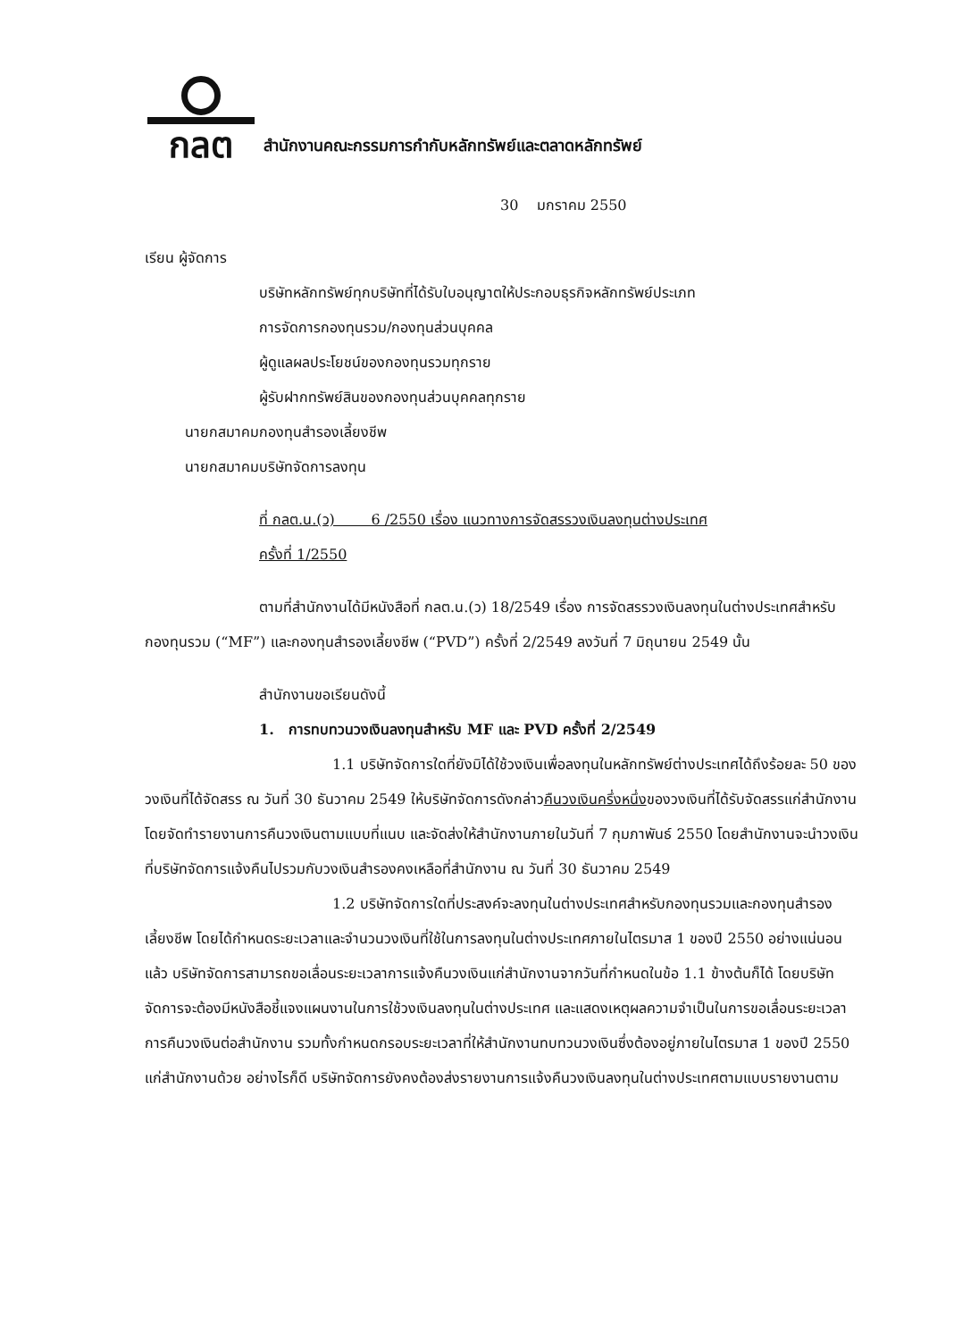กลต
สำนักงานคณะกรรมการกำกับหลักทรัพย์และตลาดหลักทรัพย์
30 มกราคม 2550
เรียน ผู้จัดการ
บริษัทหลักทรัพย์ทุกบริษัทที่ได้รับใบอนุญาตให้ประกอบธุรกิจหลักทรัพย์ประเภท
การจัดการกองทุนรวม/กองทุนส่วนบุคคล
ผู้ดูแลผลประโยชน์ของกองทุนรวมทุกราย
ผู้รับฝากทรัพย์สินของกองทุนส่วนบุคคลทุกราย
นายกสมาคมกองทุนสำรองเลี้ยงชีพ
นายกสมาคมบริษัทจัดการลงทุน
ที่ กลต.น.(ว) 6 /2550 เรื่อง แนวทางการจัดสรรวงเงินลงทุนต่างประเทศ
ครั้งที่ 1/2550
ตามที่สำนักงานได้มีหนังสือที่ กลต.น.(ว) 18/2549 เรื่อง การจัดสรรวงเงินลงทุนในต่างประเทศสำหรับกองทุนรวม (“MF”) และกองทุนสำรองเลี้ยงชีพ (“PVD”) ครั้งที่ 2/2549 ลงวันที่ 7 มิถุนายน 2549 นั้น
สำนักงานขอเรียนดังนี้
1. การทบทวนวงเงินลงทุนสำหรับ MF และ PVD ครั้งที่ 2/2549
1.1 บริษัทจัดการใดที่ยังมิได้ใช้วงเงินเพื่อลงทุนในหลักทรัพย์ต่างประเทศได้ถึงร้อยละ 50 ของวงเงินที่ได้จัดสรร ณ วันที่ 30 ธันวาคม 2549 ให้บริษัทจัดการดังกล่าวคืนวงเงินครึ่งหนึ่งของวงเงินที่ได้รับจัดสรรแก่สำนักงาน โดยจัดทำรายงานการคืนวงเงินตามแบบที่แนบ และจัดส่งให้สำนักงานภายในวันที่ 7 กุมภาพันธ์ 2550 โดยสำนักงานจะนำวงเงินที่บริษัทจัดการแจ้งคืนไปรวมกับวงเงินสำรองคงเหลือที่สำนักงาน ณ วันที่ 30 ธันวาคม 2549
1.2 บริษัทจัดการใดที่ประสงค์จะลงทุนในต่างประเทศสำหรับกองทุนรวมและกองทุนสำรองเลี้ยงชีพ โดยได้กำหนดระยะเวลาและจำนวนวงเงินที่ใช้ในการลงทุนในต่างประเทศภายในไตรมาส 1 ของปี 2550 อย่างแน่นอนแล้ว บริษัทจัดการสามารถขอเลื่อนระยะเวลาการแจ้งคืนวงเงินแก่สำนักงานจากวันที่กำหนดในข้อ 1.1 ข้างต้นก็ได้ โดยบริษัทจัดการจะต้องมีหนังสือชี้แจงแผนงานในการใช้วงเงินลงทุนในต่างประเทศ และแสดงเหตุผลความจำเป็นในการขอเลื่อนระยะเวลาการคืนวงเงินต่อสำนักงาน รวมทั้งกำหนดกรอบระยะเวลาที่ให้สำนักงานทบทวนวงเงินซึ่งต้องอยู่ภายในไตรมาส 1 ของปี 2550 แก่สำนักงานด้วย อย่างไรก็ดี บริษัทจัดการยังคงต้องส่งรายงานการแจ้งคืนวงเงินลงทุนในต่างประเทศตามแบบรายงานตาม